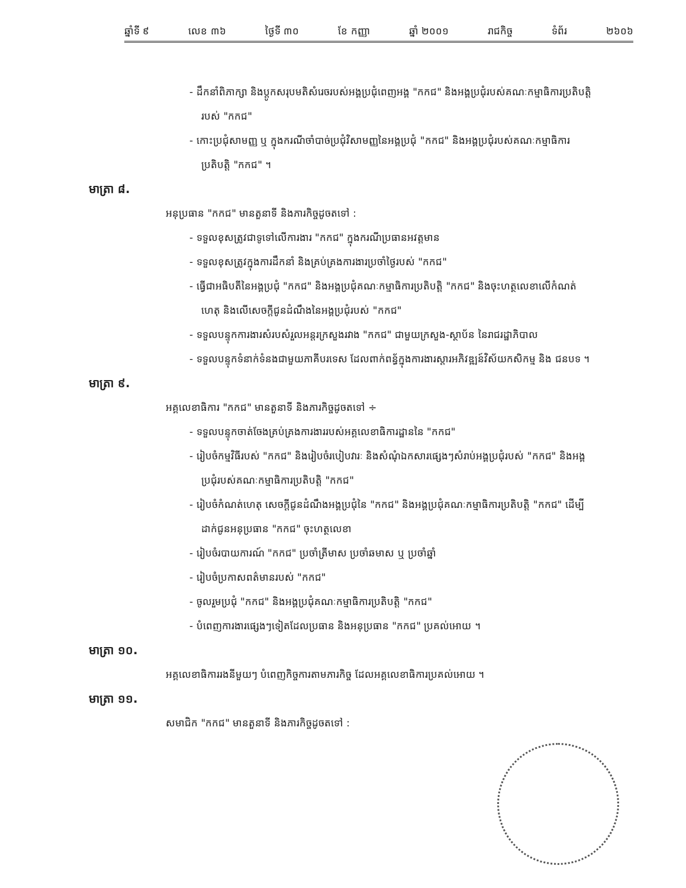ឆ្នាំទី ៩ លេខ ៣៦ ថ្ងៃទី ៣០ ខែ កញ្ញា ឆ្នាំ ២០០១ រាជកិច្ច ទំព័រ ២៦០៦
- ដឹកនាំពិភាក្សា និងប្តូកសរុបមតិសំរេចរបស់អង្គប្រជុំពេញអង្គ "កកជ" និងអង្គប្រជុំរបស់គណៈកម្មាធិការប្រតិបត្តិរបស់ "កកជ"
- កោះប្រជុំសាមញ្ញ ឬ ក្នុងករណីចាំបាច់ប្រជុំវិសាមញ្ញនៃអង្គប្រជុំ "កកជ" និងអង្គប្រជុំរបស់គណៈកម្មាធិការប្រតិបត្តិ "កកជ" ។
មាត្រា ៨.
អនុប្រធាន "កកជ" មានតួនាទី និងភារកិច្ចដូចតទៅ :
- ទទួលខុសត្រូវជាទូទៅលើការងារ "កកជ" ក្នុងករណីប្រធានអវត្តមាន
- ទទួលខុសត្រូវក្នុងការដឹកនាំ និងគ្រប់គ្រងការងារប្រចាំថ្ងៃរបស់ "កកជ"
- ធ្វើជាអធិបតីនៃអង្គប្រជុំ "កកជ" និងអង្គប្រជុំគណៈកម្មាធិការប្រតិបត្តិ "កកជ" និងចុះហត្ថលេខាលើកំណត់ហេតុ និងលើសេចក្តីជូនដំណឹងនៃអង្គប្រជុំរបស់ "កកជ"
- ទទួលបន្ទុកការងារសំរបសំរួលអន្តរក្រសួងរវាង "កកជ" ជាមួយក្រសួង-ស្ថាប័ន នៃរាជរដ្ឋាភិបាល
- ទទួលបន្ទុកទំនាក់ទំនងជាមួយភាគីបរទេស ដែលពាក់ពន្ធ័ក្នុងការងារស្តារអភិវឌ្ឍន៍វិស័យកសិកម្ម និង ជនបទ ។
មាត្រា ៩.
អគ្គលេខាធិការ "កកជ" មានតួនាទី និងភារកិច្ចដូចតទៅ ÷
- ទទួលបន្ទុកចាត់ចែងគ្រប់គ្រងការងាររបស់អគ្គលេខាធិការដ្ឋាននៃ "កកជ"
- រៀបចំកម្មវិធីរបស់ "កកជ" និងរៀបចំរបៀបវារៈ និងសំណុំឯកសារផ្សេងៗសំរាប់អង្គប្រជុំរបស់ "កកជ" និងអង្គប្រជុំរបស់គណៈកម្មាធិការប្រតិបត្តិ "កកជ"
- រៀបចំកំណត់ហេតុ សេចក្តីជូនដំណឹងអង្គប្រជុំនៃ "កកជ" និងអង្គប្រជុំគណៈកម្មាធិការប្រតិបត្តិ "កកជ" ដើម្បីដាក់ជូនអនុប្រធាន "កកជ" ចុះហត្ថលេខា
- រៀបចំរបាយការណ៍ "កកជ" ប្រចាំត្រីមាស ប្រចាំឆមាស ឬ ប្រចាំឆ្នាំ
- រៀបចំប្រកាសពត៌មានរបស់ "កកជ"
- ចូលរួមប្រជុំ "កកជ" និងអង្គប្រជុំគណៈកម្មាធិការប្រតិបត្តិ "កកជ"
- បំពេញការងារផ្សេងៗទៀតដែលប្រធាន និងអនុប្រធាន "កកជ" ប្រគល់អោយ ។
មាត្រា ១០.
អគ្គលេខាធិការរងនីមួយៗ បំពេញកិច្ចការតាមភារកិច្ច ដែលអគ្គលេខាធិការប្រគល់អោយ ។
មាត្រា ១១.
សមាជិក "កកជ" មានតួនាទី និងភារកិច្ចដូចតទៅ :